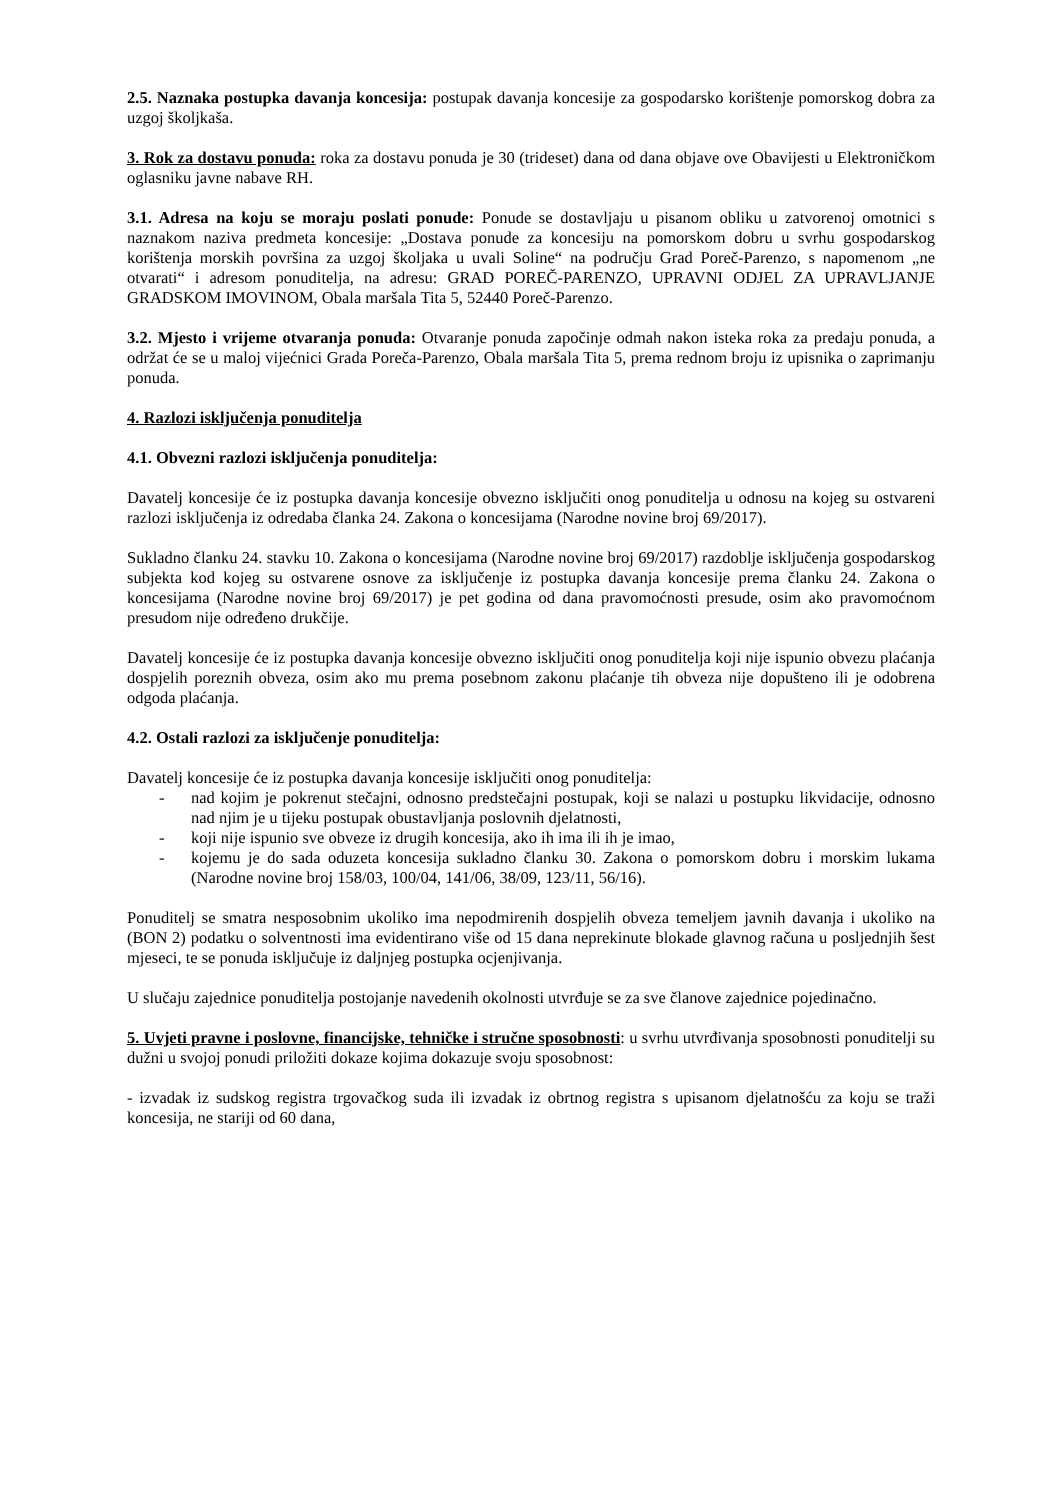2.5. Naznaka postupka davanja koncesija: postupak davanja koncesije za gospodarsko korištenje pomorskog dobra za uzgoj školjkaša.
3. Rok za dostavu ponuda: roka za dostavu ponuda je 30 (trideset) dana od dana objave ove Obavijesti u Elektroničkom oglasniku javne nabave RH.
3.1. Adresa na koju se moraju poslati ponude: Ponude se dostavljaju u pisanom obliku u zatvorenoj omotnici s naznakom naziva predmeta koncesije: „Dostava ponude za koncesiju na pomorskom dobru u svrhu gospodarskog korištenja morskih površina za uzgoj školjaka u uvali Soline“ na području Grad Poreč-Parenzo, s napomenom „ne otvarati“ i adresom ponuditelja, na adresu: GRAD POREČ-PARENZO, UPRAVNI ODJEL ZA UPRAVLJANJE GRADSKOM IMOVINOM, Obala maršala Tita 5, 52440 Poreč-Parenzo.
3.2. Mjesto i vrijeme otvaranja ponuda: Otvaranje ponuda započinje odmah nakon isteka roka za predaju ponuda, a održat će se u maloj vijećnici Grada Poreča-Parenzo, Obala maršala Tita 5, prema rednom broju iz upisnika o zaprimanju ponuda.
4. Razlozi isključenja ponuditelja
4.1. Obvezni razlozi isključenja ponuditelja:
Davatelj koncesije će iz postupka davanja koncesije obvezno isključiti onog ponuditelja u odnosu na kojeg su ostvareni razlozi isključenja iz odredaba članka 24. Zakona o koncesijama (Narodne novine broj 69/2017).
Sukladno članku 24. stavku 10. Zakona o koncesijama (Narodne novine broj 69/2017) razdoblje isključenja gospodarskog subjekta kod kojeg su ostvarene osnove za isključenje iz postupka davanja koncesije prema članku 24. Zakona o koncesijama (Narodne novine broj 69/2017) je pet godina od dana pravomoćnosti presude, osim ako pravomoćnom presudom nije određeno drukčije.
Davatelj koncesije će iz postupka davanja koncesije obvezno isključiti onog ponuditelja koji nije ispunio obvezu plaćanja dospjelih poreznih obveza, osim ako mu prema posebnom zakonu plaćanje tih obveza nije dopušteno ili je odobrena odgoda plaćanja.
4.2. Ostali razlozi za isključenje ponuditelja:
Davatelj koncesije će iz postupka davanja koncesije isključiti onog ponuditelja:
- nad kojim je pokrenut stečajni, odnosno predstečajni postupak, koji se nalazi u postupku likvidacije, odnosno nad njim je u tijeku postupak obustavljanja poslovnih djelatnosti,
- koji nije ispunio sve obveze iz drugih koncesija, ako ih ima ili ih je imao,
- kojemu je do sada oduzeta koncesija sukladno članku 30. Zakona o pomorskom dobru i morskim lukama (Narodne novine broj 158/03, 100/04, 141/06, 38/09, 123/11, 56/16).
Ponuditelj se smatra nesposobnim ukoliko ima nepodmirenih dospjelih obveza temeljem javnih davanja i ukoliko na (BON 2) podatku o solventnosti ima evidentirano više od 15 dana neprekinute blokade glavnog računa u posljednjih šest mjeseci, te se ponuda isključuje iz daljnjeg postupka ocjenjivanja.
U slučaju zajednice ponuditelja postojanje navedenih okolnosti utvrđuje se za sve članove zajednice pojedinačno.
5. Uvjeti pravne i poslovne, financijske, tehničke i stručne sposobnosti: u svrhu utvrđivanja sposobnosti ponuditelji su dužni u svojoj ponudi priložiti dokaze kojima dokazuje svoju sposobnost:
- izvadak iz sudskog registra trgovačkog suda ili izvadak iz obrtnog registra s upisanom djelatnošću za koju se traži koncesija, ne stariji od 60 dana,